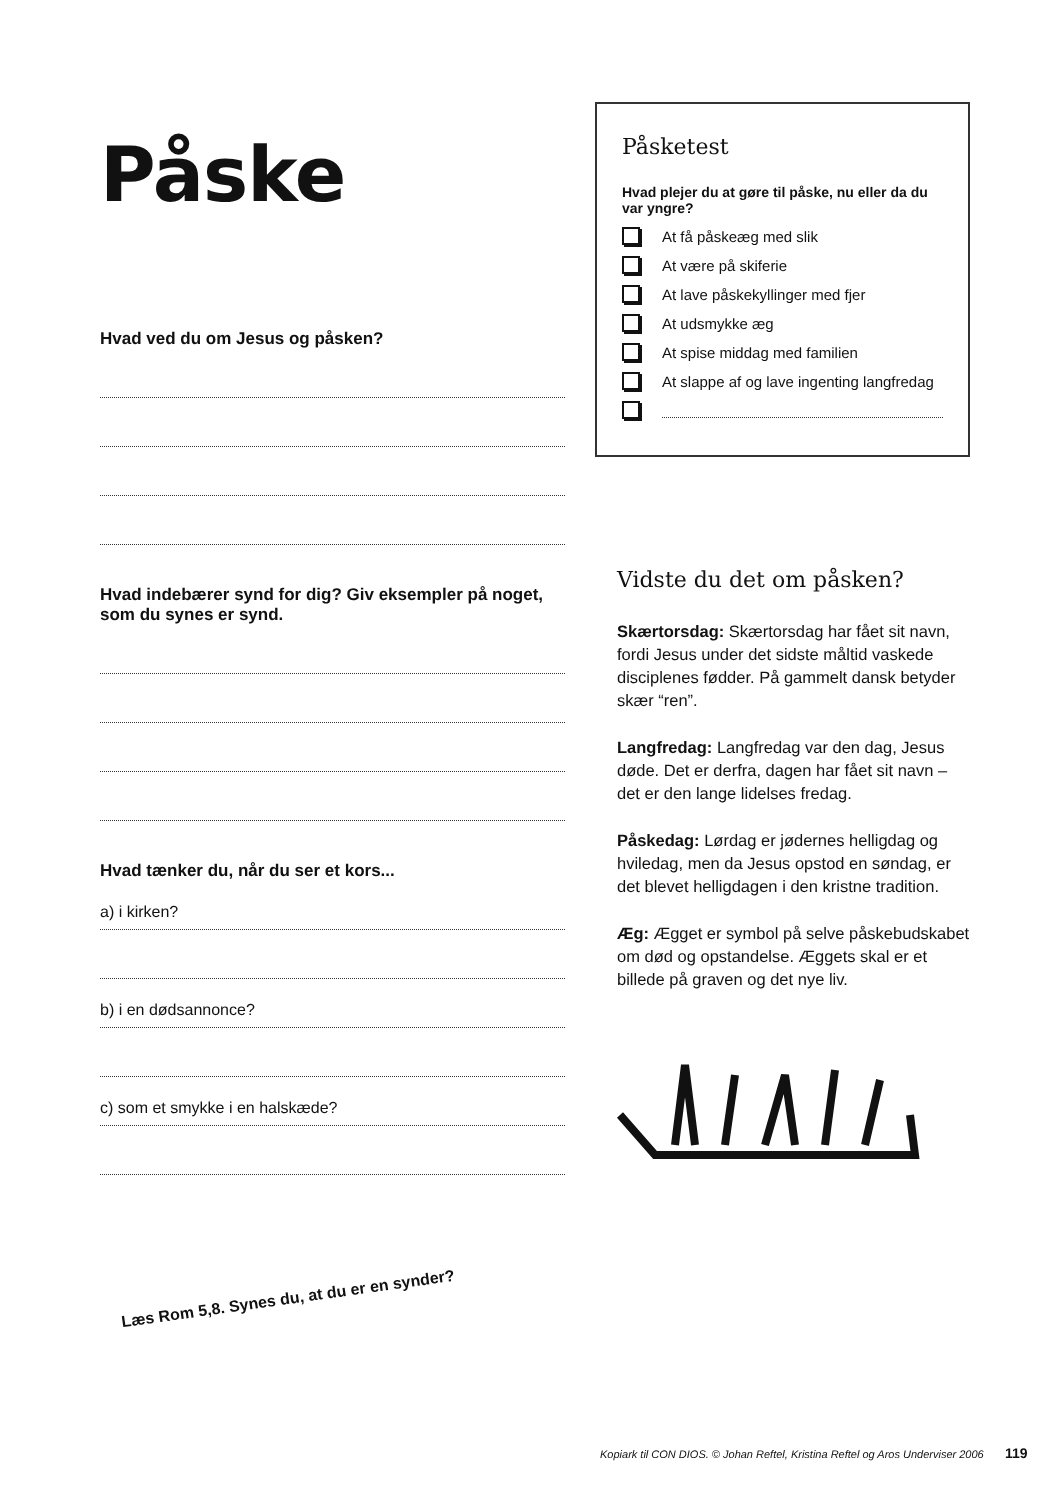Påske
Hvad ved du om Jesus og påsken?
Hvad indebærer synd for dig? Giv eksempler på noget, som du synes er synd.
Hvad tænker du, når du ser et kors...
a) i kirken?
b) i en dødsannonce?
c) som et smykke i en halskæde?
Læs Rom 5,8. Synes du, at du er en synder?
Påsketest
Hvad plejer du at gøre til påske, nu eller da du var yngre?
At få påskeæg med slik
At være på skiferie
At lave påskekyllinger med fjer
At udsmykke æg
At spise middag med familien
At slappe af og lave ingenting langfredag
Vidste du det om påsken?
Skærtorsdag: Skærtorsdag har fået sit navn, fordi Jesus under det sidste måltid vaskede disciplenes fødder. På gammelt dansk betyder skær “ren”.
Langfredag: Langfredag var den dag, Jesus døde. Det er derfra, dagen har fået sit navn – det er den lange lidelses fredag.
Påskedag: Lørdag er jødernes helligdag og hviledag, men da Jesus opstod en søndag, er det blevet helligdagen i den kristne tradition.
Æg: Ægget er symbol på selve påskebudskabet om død og opstandelse. Æggets skal er et billede på graven og det nye liv.
Kopiark til CON DIOS. © Johan Reftel, Kristina Reftel og Aros Underviser 2006
119